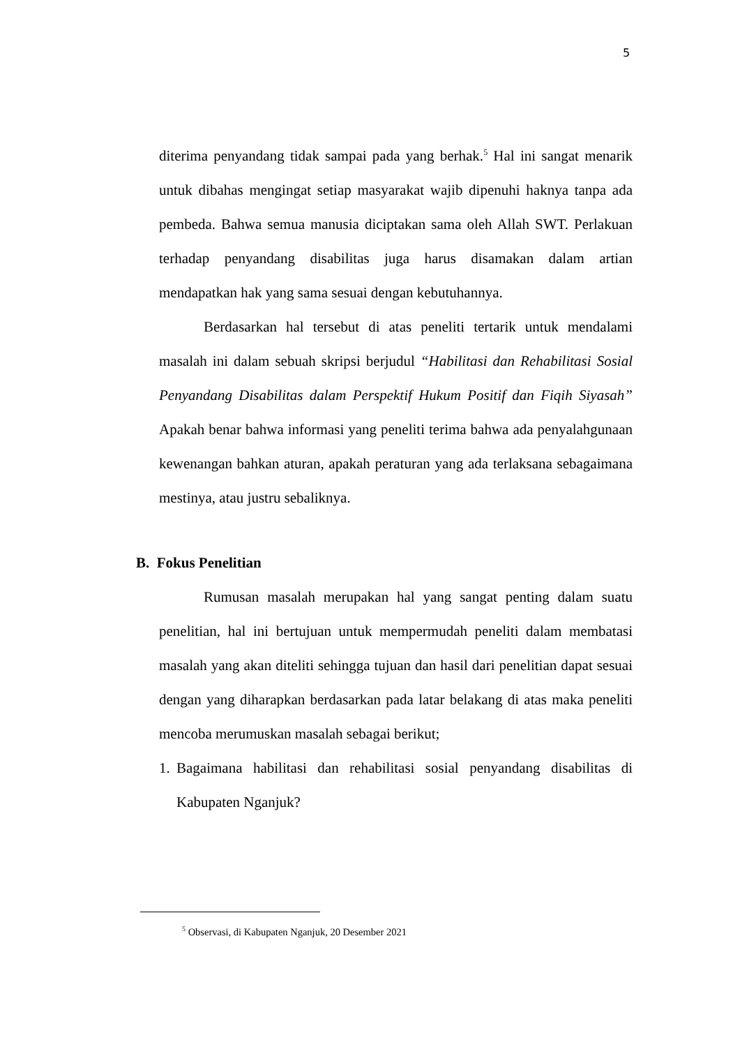5
diterima penyandang tidak sampai pada yang berhak.<sup>5</sup> Hal ini sangat menarik untuk dibahas mengingat setiap masyarakat wajib dipenuhi haknya tanpa ada pembeda. Bahwa semua manusia diciptakan sama oleh Allah SWT. Perlakuan terhadap penyandang disabilitas juga harus disamakan dalam artian mendapatkan hak yang sama sesuai dengan kebutuhannya.
Berdasarkan hal tersebut di atas peneliti tertarik untuk mendalami masalah ini dalam sebuah skripsi berjudul “Habilitasi dan Rehabilitasi Sosial Penyandang Disabilitas dalam Perspektif Hukum Positif dan Fiqih Siyasah” Apakah benar bahwa informasi yang peneliti terima bahwa ada penyalahgunaan kewenangan bahkan aturan, apakah peraturan yang ada terlaksana sebagaimana mestinya, atau justru sebaliknya.
B. Fokus Penelitian
Rumusan masalah merupakan hal yang sangat penting dalam suatu penelitian, hal ini bertujuan untuk mempermudah peneliti dalam membatasi masalah yang akan diteliti sehingga tujuan dan hasil dari penelitian dapat sesuai dengan yang diharapkan berdasarkan pada latar belakang di atas maka peneliti mencoba merumuskan masalah sebagai berikut;
1. Bagaimana habilitasi dan rehabilitasi sosial penyandang disabilitas di Kabupaten Nganjuk?
<sup>5</sup> Observasi, di Kabupaten Nganjuk, 20 Desember 2021